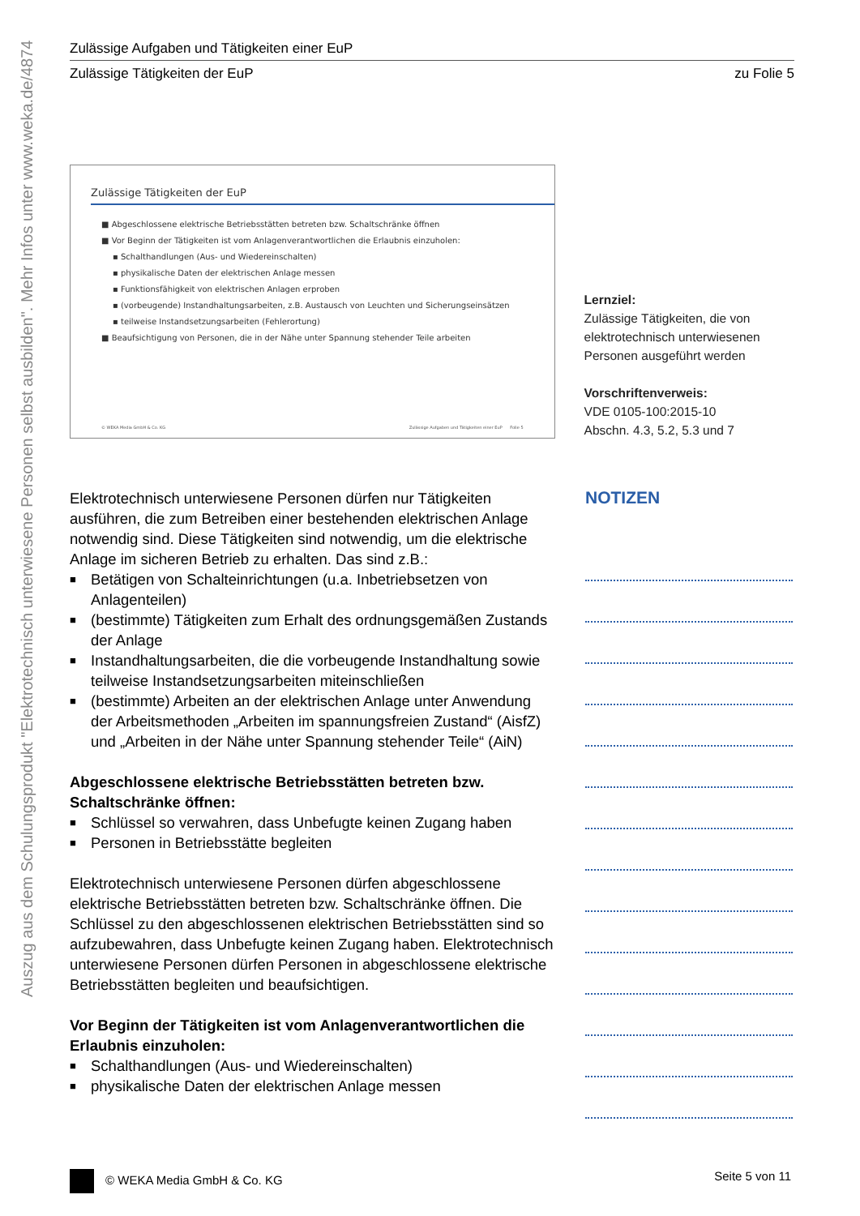Auszug aus dem Schulungsprodukt "Elektrotechnisch unterwiesene Personen selbst ausbilden". Mehr Infos unter www.weka.de/4874
Zulässige Aufgaben und Tätigkeiten einer EuP
Zulässige Tätigkeiten der EuP zu Folie 5
Zulässige Tätigkeiten der EuP
■ Abgeschlossene elektrische Betriebsstätten betreten bzw. Schaltschränke öffnen
■ Vor Beginn der Tätigkeiten ist vom Anlagenverantwortlichen die Erlaubnis einzuholen:
▪ Schalthandlungen (Aus- und Wiedereinschalten)
▪ physikalische Daten der elektrischen Anlage messen
▪ Funktionsfähigkeit von elektrischen Anlagen erproben
▪ (vorbeugende) Instandhaltungsarbeiten, z.B. Austausch von Leuchten und Sicherungseinsätzen
▪ teilweise Instandsetzungsarbeiten (Fehlerortung)
■ Beaufsichtigung von Personen, die in der Nähe unter Spannung stehender Teile arbeiten
© WEKA Media GmbH & Co. KG Zulässige Aufgaben und Tätigkeiten einer EuP Folie 5
Lernziel:
Zulässige Tätigkeiten, die von elektrotechnisch unterwiesenen Personen ausgeführt werden
Vorschriftenverweis:
VDE 0105-100:2015-10
Abschn. 4.3, 5.2, 5.3 und 7
Elektrotechnisch unterwiesene Personen dürfen nur Tätigkeiten ausführen, die zum Betreiben einer bestehenden elektrischen Anlage notwendig sind. Diese Tätigkeiten sind notwendig, um die elektrische Anlage im sicheren Betrieb zu erhalten. Das sind z.B.:
■ Betätigen von Schalteinrichtungen (u.a. Inbetriebsetzen von Anlagenteilen)
■ (bestimmte) Tätigkeiten zum Erhalt des ordnungsgemäßen Zustands der Anlage
■ Instandhaltungsarbeiten, die die vorbeugende Instandhaltung sowie teilweise Instandsetzungsarbeiten miteinschließen
■ (bestimmte) Arbeiten an der elektrischen Anlage unter Anwendung der Arbeitsmethoden „Arbeiten im spannungsfreien Zustand“ (AisfZ) und „Arbeiten in der Nähe unter Spannung stehender Teile“ (AiN)
Abgeschlossene elektrische Betriebsstätten betreten bzw. Schaltschränke öffnen:
■ Schlüssel so verwahren, dass Unbefugte keinen Zugang haben
■ Personen in Betriebsstätte begleiten
Elektrotechnisch unterwiesene Personen dürfen abgeschlossene elektrische Betriebsstätten betreten bzw. Schaltschränke öffnen. Die Schlüssel zu den abgeschlossenen elektrischen Betriebsstätten sind so aufzubewahren, dass Unbefugte keinen Zugang haben. Elektrotechnisch unterwiesene Personen dürfen Personen in abgeschlossene elektrische Betriebsstätten begleiten und beaufsichtigen.
Vor Beginn der Tätigkeiten ist vom Anlagenverantwortlichen die Erlaubnis einzuholen:
■ Schalthandlungen (Aus- und Wiedereinschalten)
■ physikalische Daten der elektrischen Anlage messen
NOTIZEN
© WEKA Media GmbH & Co. KG Seite 5 von 11